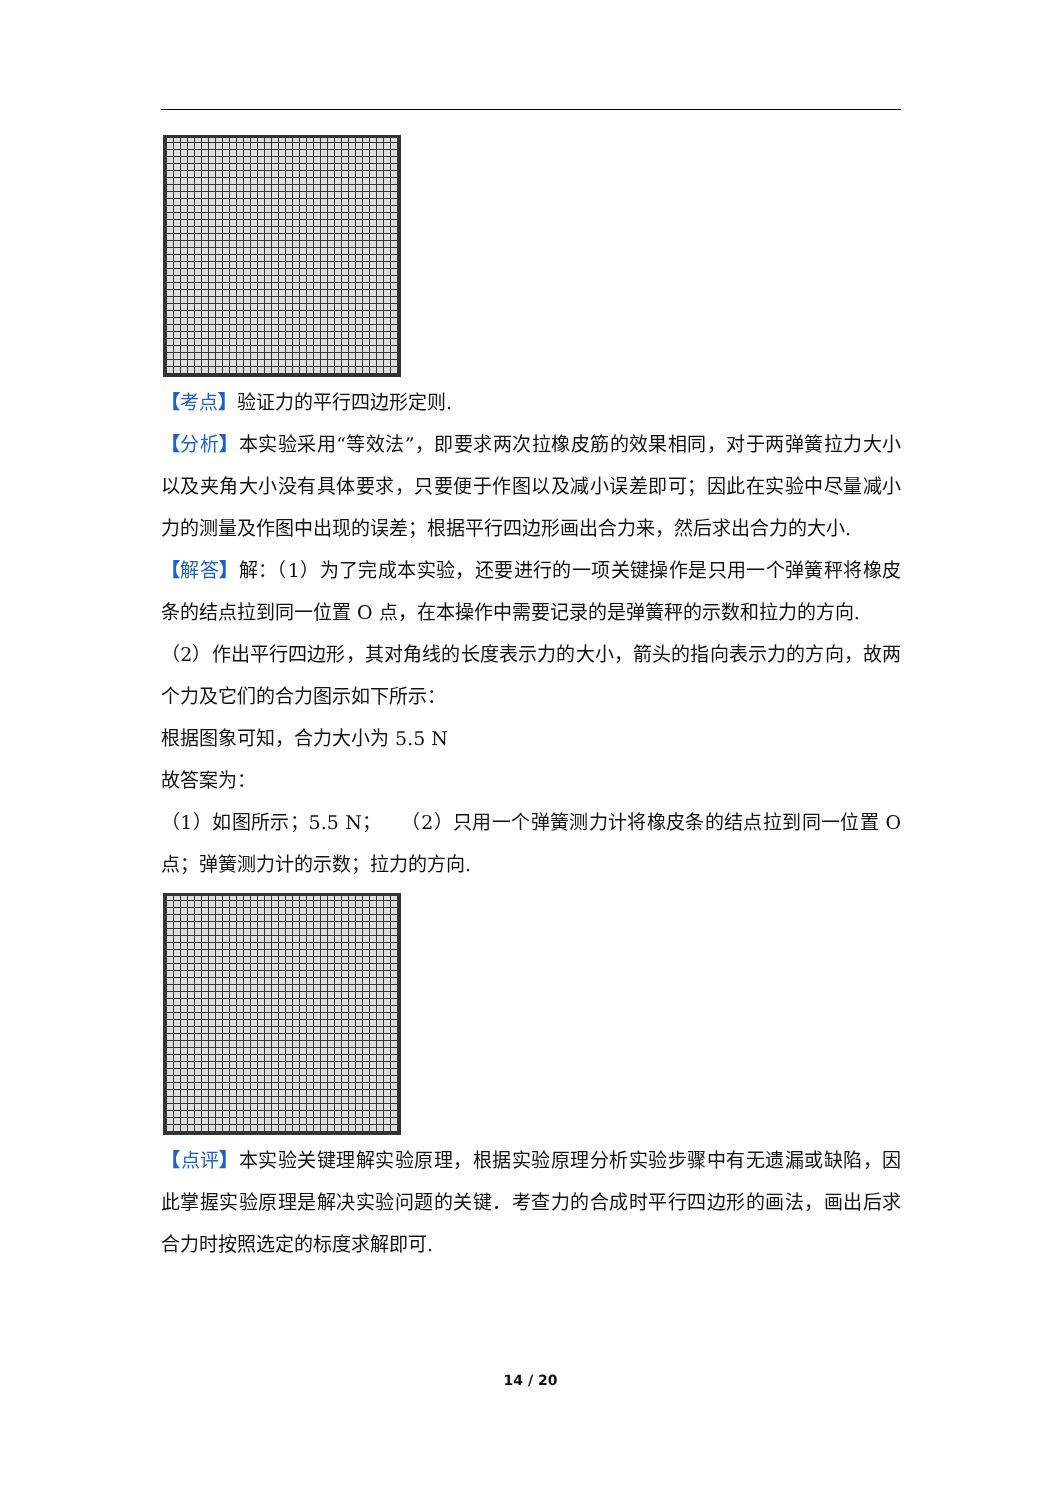【考点】验证力的平行四边形定则.
【分析】本实验采用“等效法”，即要求两次拉橡皮筋的效果相同，对于两弹簧拉力大小以及夹角大小没有具体要求，只要便于作图以及减小误差即可；因此在实验中尽量减小力的测量及作图中出现的误差；根据平行四边形画出合力来，然后求出合力的大小.
【解答】解：（1）为了完成本实验，还要进行的一项关键操作是只用一个弹簧秤将橡皮条的结点拉到同一位置 O 点，在本操作中需要记录的是弹簧秤的示数和拉力的方向.
（2）作出平行四边形，其对角线的长度表示力的大小，箭头的指向表示力的方向，故两个力及它们的合力图示如下所示：
根据图象可知，合力大小为 5.5 N
故答案为：
（1）如图所示；5.5 N；　　（2）只用一个弹簧测力计将橡皮条的结点拉到同一位置 O 点；弹簧测力计的示数；拉力的方向.
【点评】本实验关键理解实验原理，根据实验原理分析实验步骤中有无遗漏或缺陷，因此掌握实验原理是解决实验问题的关键．考查力的合成时平行四边形的画法，画出后求合力时按照选定的标度求解即可.
14 / 20